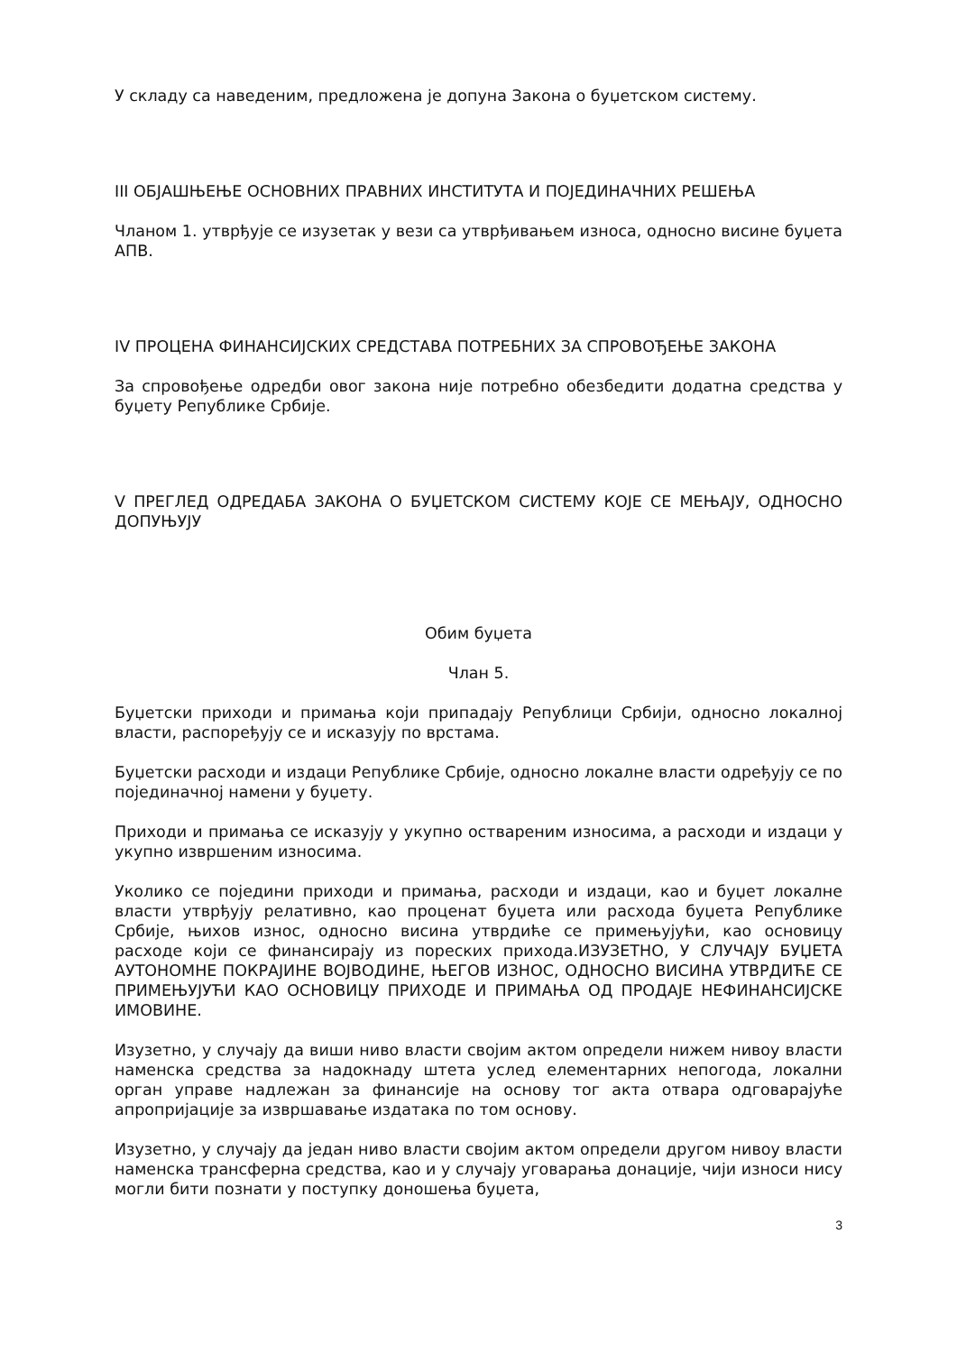У складу са наведеним, предложена је допуна Закона о буџетском систему.
III ОБЈАШЊЕЊЕ ОСНОВНИХ ПРАВНИХ ИНСТИТУТА И ПОЈЕДИНАЧНИХ РЕШЕЊА
Чланом 1. утврђује се изузетак у вези са утврђивањем износа, односно висине буџета АПВ.
IV ПРОЦЕНА ФИНАНСИЈСКИХ СРЕДСТАВА ПОТРЕБНИХ ЗА СПРОВОЂЕЊЕ ЗАКОНА
За спровођење одредби овог закона није потребно обезбедити додатна средства у буџету Републике Србије.
V ПРЕГЛЕД ОДРЕДАБА ЗАКОНА О БУЏЕТСКОМ СИСТЕМУ КОЈЕ СЕ МЕЊАЈУ, ОДНОСНО ДОПУЊУЈУ
Обим буџета
Члан 5.
Буџетски приходи и примања који припадају Републици Србији, односно локалној власти, распоређују се и исказују по врстама.
Буџетски расходи и издаци Републике Србије, односно локалне власти одређују се по појединачној намени у буџету.
Приходи и примања се исказују у укупно оствареним износима, а расходи и издаци у укупно извршеним износима.
Уколико се поједини приходи и примања, расходи и издаци, као и буџет локалне власти утврђују релативно, као проценат буџета или расхода буџета Републике Србије, њихов износ, односно висина утврдиће се примењујући, као основицу расходе који се финансирају из пореских прихода.ИЗУЗЕТНО, У СЛУЧАЈУ БУЏЕТА АУТОНОМНЕ ПОКРАЈИНЕ ВОЈВОДИНЕ, ЊЕГОВ ИЗНОС, ОДНОСНО ВИСИНА УТВРДИЋЕ СЕ ПРИМЕЊУЈУЋИ КАО ОСНОВИЦУ ПРИХОДЕ И ПРИМАЊА ОД ПРОДАЈЕ НЕФИНАНСИЈСКЕ ИМОВИНЕ.
Изузетно, у случају да виши ниво власти својим актом определи нижем нивоу власти наменска средства за надокнаду штета услед елементарних непогода, локални орган управе надлежан за финансије на основу тог акта отвара одговарајуће апропријације за извршавање издатака по том основу.
Изузетно, у случају да један ниво власти својим актом определи другом нивоу власти наменска трансферна средства, као и у случају уговарања донације, чији износи нису могли бити познати у поступку доношења буџета,
3